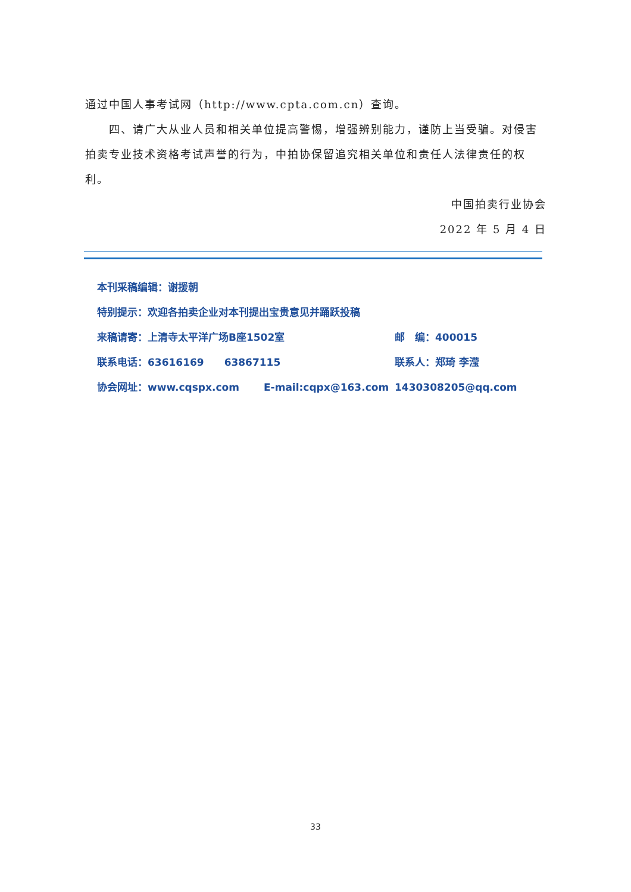通过中国人事考试网（http://www.cpta.com.cn）查询。
　　四、请广大从业人员和相关单位提高警惕，增强辨别能力，谨防上当受骗。对侵害拍卖专业技术资格考试声誉的行为，中拍协保留追究相关单位和责任人法律责任的权利。
中国拍卖行业协会
2022 年 5 月 4 日
本刊采稿编辑：谢援朝
特别提示：欢迎各拍卖企业对本刊提出宝贵意见并踊跃投稿
来稿请寄：上清寺太平洋广场B座1502室 邮　编：400015
联系电话：63616169　　63867115 联系人：郑琦 李滢
协会网址：www.cqspx.com E-mail:cqpx@163.com 1430308205@qq.com
33